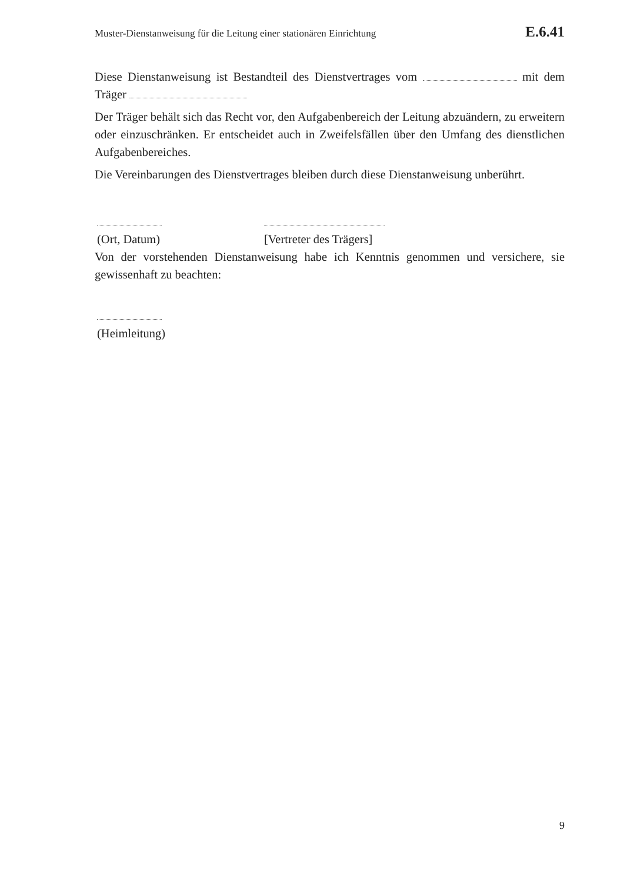Muster-Dienstanweisung für die Leitung einer stationären Einrichtung E.6.41
Diese Dienstanweisung ist Bestandteil des Dienstvertrages vom mit dem Träger
Der Träger behält sich das Recht vor, den Aufgabenbereich der Leitung abzuändern, zu erweitern oder einzuschränken. Er entscheidet auch in Zweifelsfällen über den Umfang des dienstlichen Aufgabenbereiches.
Die Vereinbarungen des Dienstvertrages bleiben durch diese Dienstanweisung unberührt.
(Ort, Datum)
[Vertreter des Trägers]
Von der vorstehenden Dienstanweisung habe ich Kenntnis genommen und versichere, sie gewissenhaft zu beachten:
(Heimleitung)
9